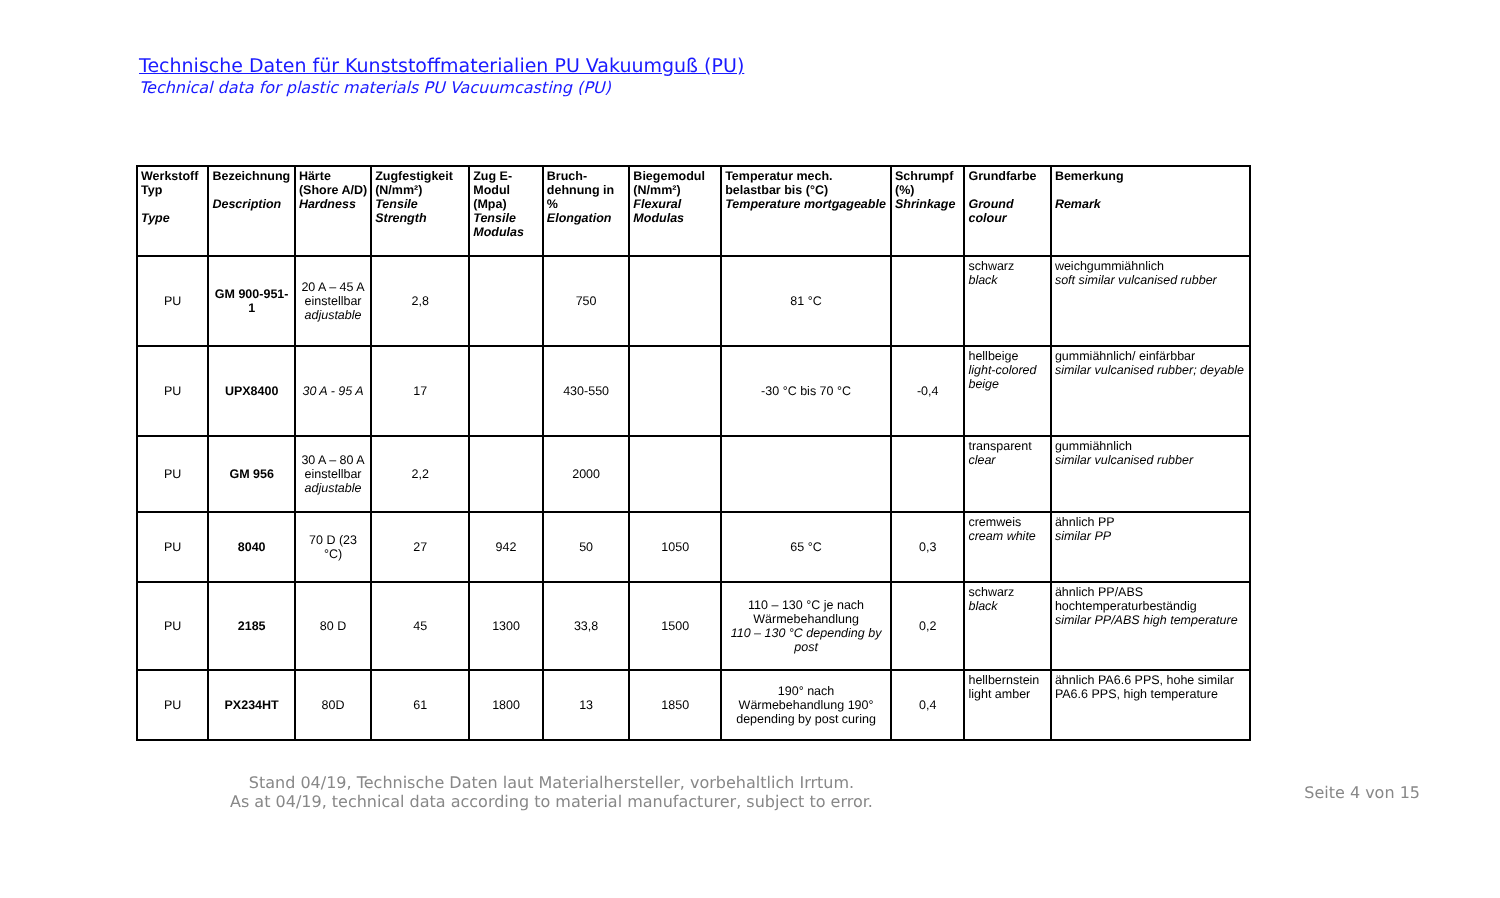Technische Daten für Kunststoffmaterialien PU Vakuumguß (PU)
Technical data for plastic materials PU Vacuumcasting (PU)
| Werkstoff Typ Type | Bezeichnung Description | Härte (Shore A/D) Hardness | Zugfestigkeit (N/mm²) Tensile Strength | Zug E-Modul (Mpa) Tensile Modulas | Bruch-dehnung in % Elongation | Biegemodul (N/mm²) Flexural Modulas | Temperatur mech. belastbar bis (°C) Temperature mortgageable | Schrumpf (%) Shrinkage | Grundfarbe Ground colour | Bemerkung Remark |
| --- | --- | --- | --- | --- | --- | --- | --- | --- | --- | --- |
| PU | GM 900-951-1 | 20 A – 45 A einstellbar adjustable | 2,8 | | 750 | | 81 °C | | schwarz black | weichgummiähnlich soft similar vulcanised rubber |
| PU | UPX8400 | 30 A - 95 A | 17 | | 430-550 | | -30 °C bis 70 °C | -0,4 | hellbeige light-colored beige | gummiähnlich/ einfärbbar similar vulcanised rubber; deyable |
| PU | GM 956 | 30 A – 80 A einstellbar adjustable | 2,2 | | 2000 | | | | transparent clear | gummiähnlich similar vulcanised rubber |
| PU | 8040 | 70 D (23 °C) | 27 | 942 | 50 | 1050 | 65 °C | 0,3 | cremweis cream white | ähnlich PP similar PP |
| PU | 2185 | 80 D | 45 | 1300 | 33,8 | 1500 | 110 – 130 °C je nach Wärmebehandlung 110 – 130 °C depending by post | 0,2 | schwarz black | ähnlich PP/ABS hochtemperaturbeständig similar PP/ABS high temperature |
| PU | PX234HT | 80D | 61 | 1800 | 13 | 1850 | 190° nach Wärmebehandlung 190° depending by post curing | 0,4 | hellbernstein light amber | ähnlich PA6.6 PPS, hohe similar PA6.6 PPS, high temperature |
Stand 04/19, Technische Daten laut Materialhersteller, vorbehaltlich Irrtum.
As at 04/19, technical data according to material manufacturer, subject to error.
Seite 4 von 15